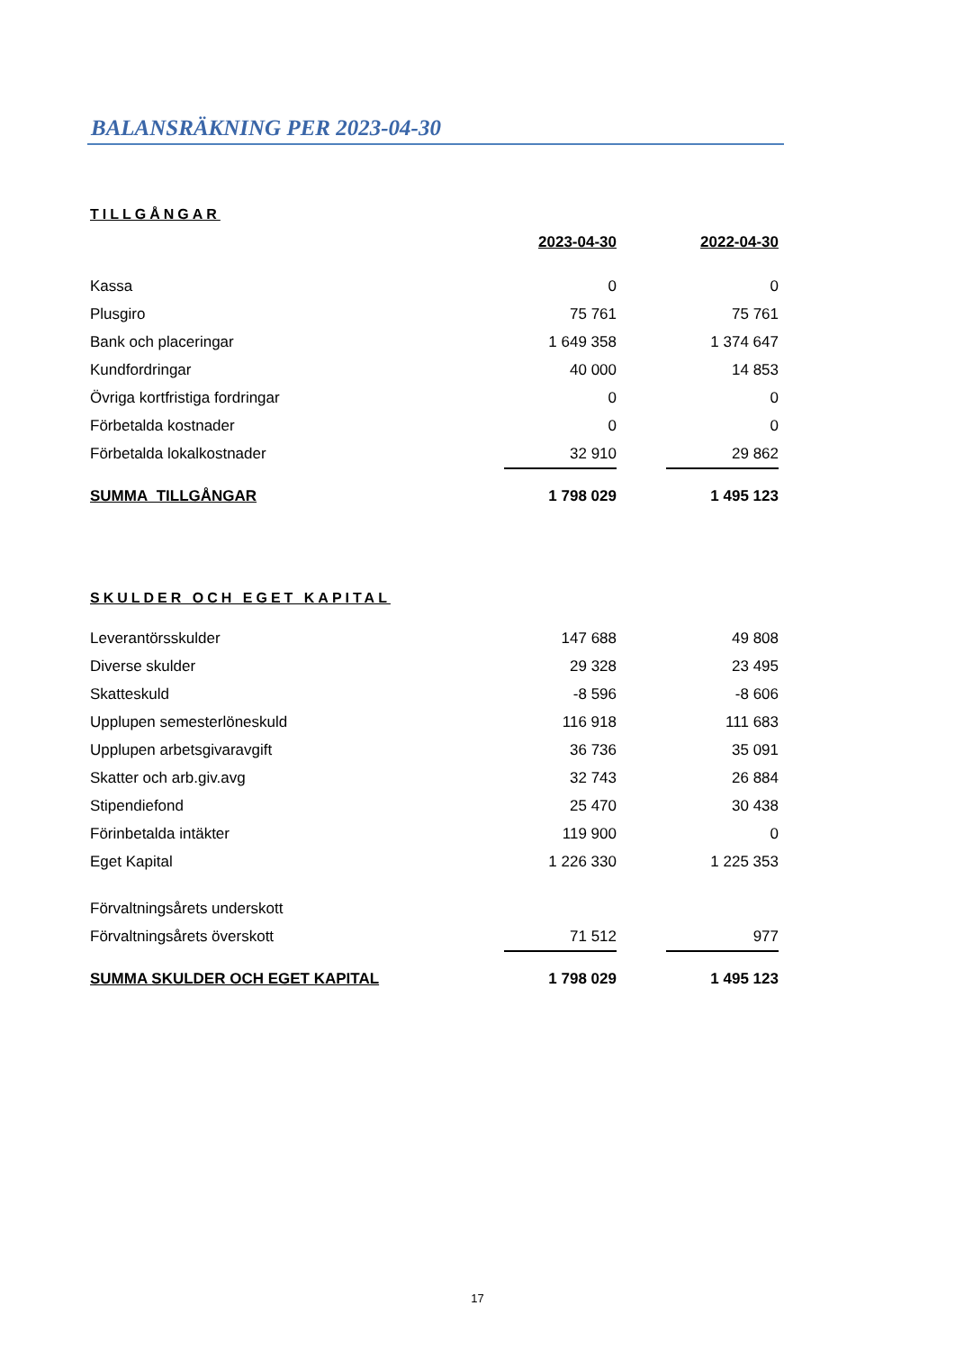BALANSRÄKNING PER 2023-04-30
| TILLGÅNGAR | | | |
| | 2023-04-30 | | 2022-04-30 |
| Kassa | 0 | | 0 |
| Plusgiro | 75 761 | | 75 761 |
| Bank och placeringar | 1 649 358 | | 1 374 647 |
| Kundfordringar | 40 000 | | 14 853 |
| Övriga kortfristiga fordringar | 0 | | 0 |
| Förbetalda kostnader | 0 | | 0 |
| Förbetalda lokalkostnader | 32 910 | | 29 862 |
| SUMMA TILLGÅNGAR | 1 798 029 | | 1 495 123 |
| SKULDER OCH EGET KAPITAL | | | |
| Leverantörsskulder | 147 688 | | 49 808 |
| Diverse skulder | 29 328 | | 23 495 |
| Skatteskuld | -8 596 | | -8 606 |
| Upplupen semesterlöneskuld | 116 918 | | 111 683 |
| Upplupen arbetsgivaravgift | 36 736 | | 35 091 |
| Skatter och arb.giv.avg | 32 743 | | 26 884 |
| Stipendiefond | 25 470 | | 30 438 |
| Förinbetalda intäkter | 119 900 | | 0 |
| Eget Kapital | 1 226 330 | | 1 225 353 |
| Förvaltningsårets underskott | | | |
| Förvaltningsårets överskott | 71 512 | | 977 |
| SUMMA SKULDER OCH EGET KAPITAL | 1 798 029 | | 1 495 123 |
17